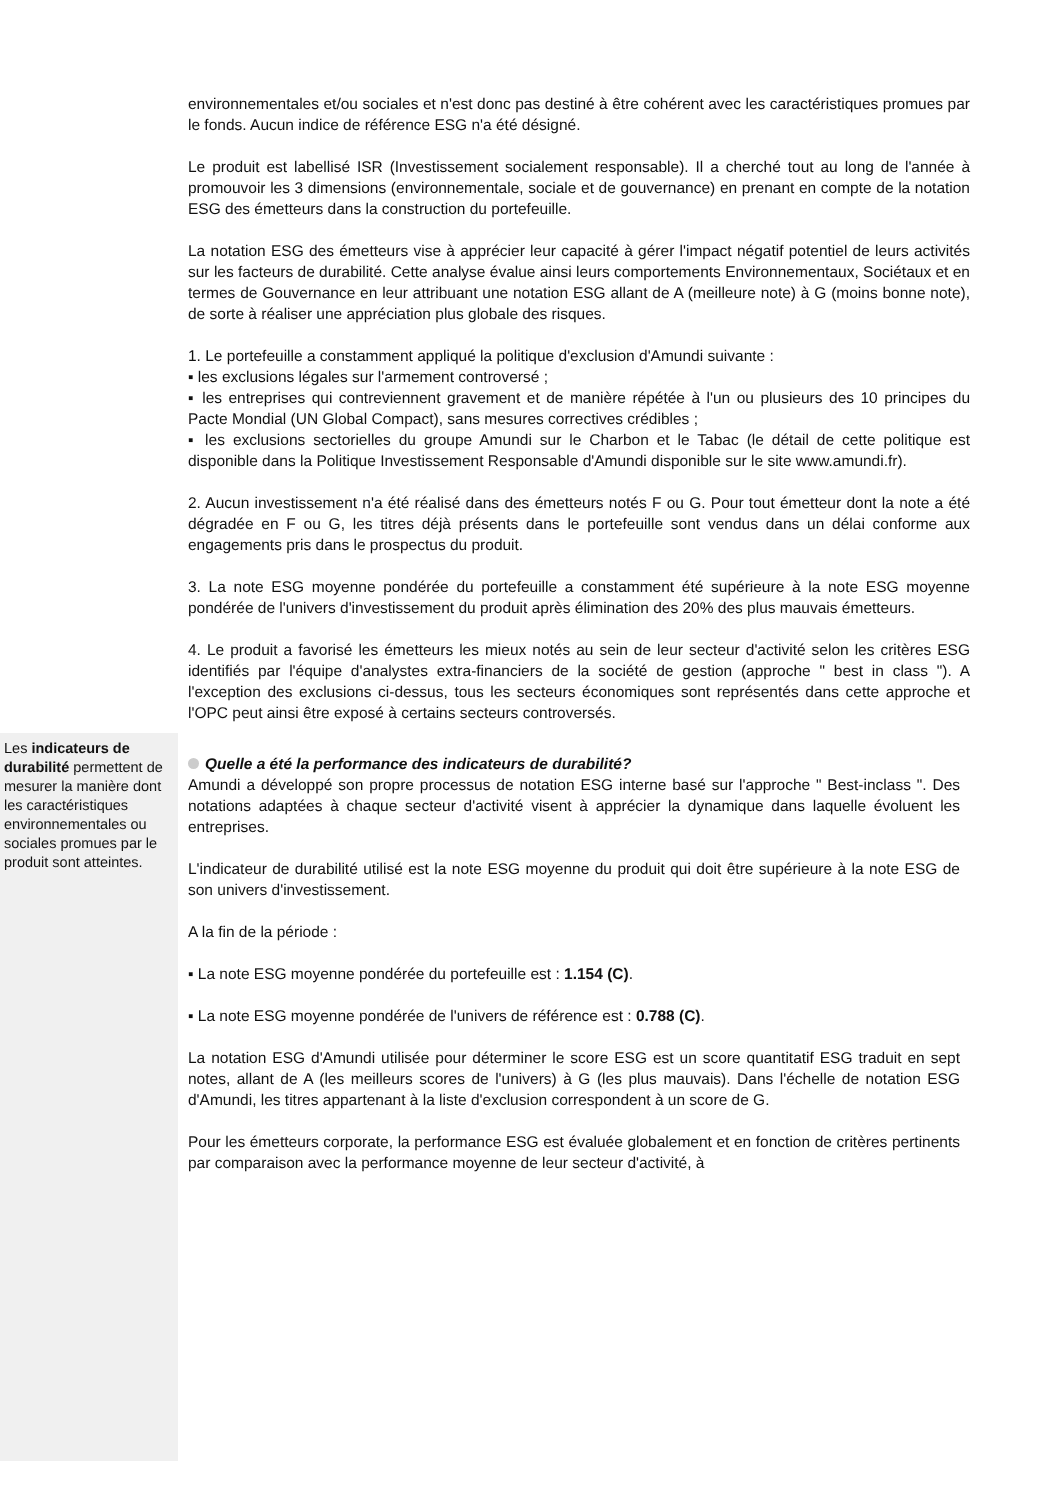environnementales et/ou sociales et n'est donc pas destiné à être cohérent avec les caractéristiques promues par le fonds. Aucun indice de référence ESG n'a été désigné.
Le produit est labellisé ISR (Investissement socialement responsable). Il a cherché tout au long de l'année à promouvoir les 3 dimensions (environnementale, sociale et de gouvernance) en prenant en compte de la notation ESG des émetteurs dans la construction du portefeuille.
La notation ESG des émetteurs vise à apprécier leur capacité à gérer l'impact négatif potentiel de leurs activités sur les facteurs de durabilité. Cette analyse évalue ainsi leurs comportements Environnementaux, Sociétaux et en termes de Gouvernance en leur attribuant une notation ESG allant de A (meilleure note) à G (moins bonne note), de sorte à réaliser une appréciation plus globale des risques.
1. Le portefeuille a constamment appliqué la politique d'exclusion d'Amundi suivante :
▪ les exclusions légales sur l'armement controversé ;
▪ les entreprises qui contreviennent gravement et de manière répétée à l'un ou plusieurs des 10 principes du Pacte Mondial (UN Global Compact), sans mesures correctives crédibles ;
▪ les exclusions sectorielles du groupe Amundi sur le Charbon et le Tabac (le détail de cette politique est disponible dans la Politique Investissement Responsable d'Amundi disponible sur le site www.amundi.fr).
2. Aucun investissement n'a été réalisé dans des émetteurs notés F ou G. Pour tout émetteur dont la note a été dégradée en F ou G, les titres déjà présents dans le portefeuille sont vendus dans un délai conforme aux engagements pris dans le prospectus du produit.
3. La note ESG moyenne pondérée du portefeuille a constamment été supérieure à la note ESG moyenne pondérée de l'univers d'investissement du produit après élimination des 20% des plus mauvais émetteurs.
4. Le produit a favorisé les émetteurs les mieux notés au sein de leur secteur d'activité selon les critères ESG identifiés par l'équipe d'analystes extra-financiers de la société de gestion (approche " best in class "). A l'exception des exclusions ci-dessus, tous les secteurs économiques sont représentés dans cette approche et l'OPC peut ainsi être exposé à certains secteurs controversés.
Les indicateurs de durabilité permettent de mesurer la manière dont les caractéristiques environnementales ou sociales promues par le produit sont atteintes.
Quelle a été la performance des indicateurs de durabilité?
Amundi a développé son propre processus de notation ESG interne basé sur l'approche " Best-inclass ". Des notations adaptées à chaque secteur d'activité visent à apprécier la dynamique dans laquelle évoluent les entreprises.
L'indicateur de durabilité utilisé est la note ESG moyenne du produit qui doit être supérieure à la note ESG de son univers d'investissement.
A la fin de la période :
▪ La note ESG moyenne pondérée du portefeuille est : 1.154 (C).
▪ La note ESG moyenne pondérée de l'univers de référence est : 0.788 (C).
La notation ESG d'Amundi utilisée pour déterminer le score ESG est un score quantitatif ESG traduit en sept notes, allant de A (les meilleurs scores de l'univers) à G (les plus mauvais). Dans l'échelle de notation ESG d'Amundi, les titres appartenant à la liste d'exclusion correspondent à un score de G.
Pour les émetteurs corporate, la performance ESG est évaluée globalement et en fonction de critères pertinents par comparaison avec la performance moyenne de leur secteur d'activité, à